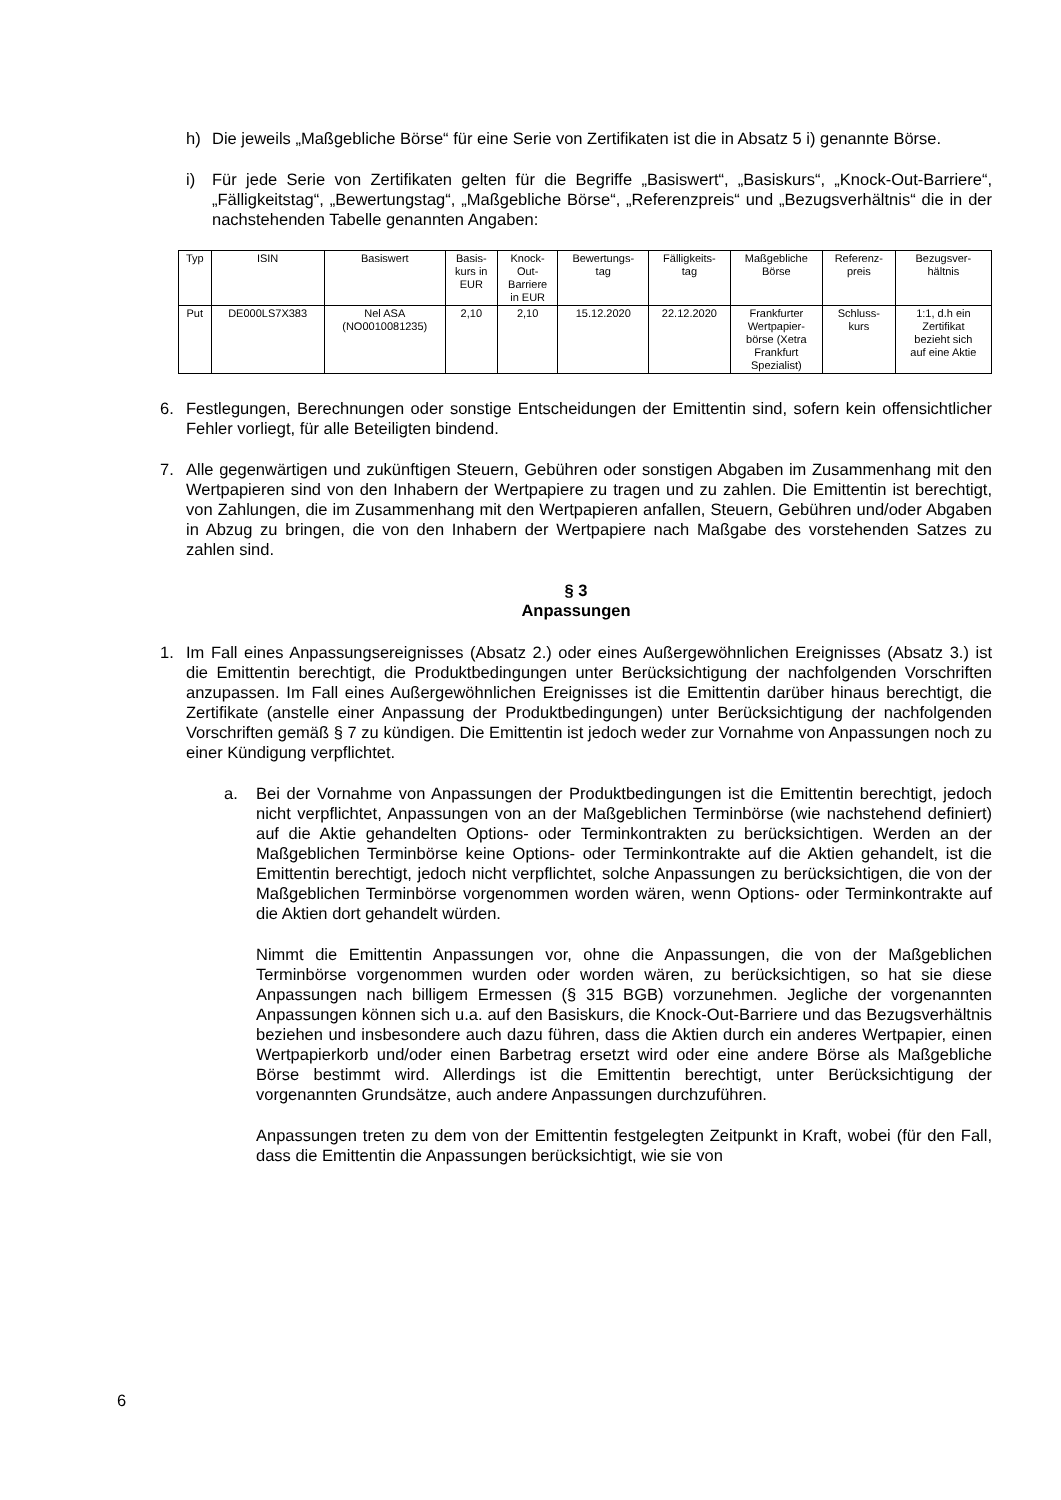h) Die jeweils „Maßgebliche Börse“ für eine Serie von Zertifikaten ist die in Absatz 5 i) genannte Börse.
i) Für jede Serie von Zertifikaten gelten für die Begriffe „Basiswert“, „Basiskurs“, „Knock-Out-Barriere“, „Fälligkeitstag“, „Bewertungstag“, „Maßgebliche Börse“, „Referenzpreis“ und „Bezugsverhältnis“ die in der nachstehenden Tabelle genannten Angaben:
| Typ | ISIN | Basiswert | Basis- kurs in EUR | Knock- Out- Barriere in EUR | Bewertungs- tag | Fälligkeits- tag | Maßgebliche Börse | Referenz- preis | Bezugsver- hältnis |
| --- | --- | --- | --- | --- | --- | --- | --- | --- | --- |
| Put | DE000LS7X383 | Nel ASA (NO0010081235) | 2,10 | 2,10 | 15.12.2020 | 22.12.2020 | Frankfurter Wertpapier- börse (Xetra Frankfurt Spezialist) | Schluss- kurs | 1:1, d.h ein Zertifikat bezieht sich auf eine Aktie |
6. Festlegungen, Berechnungen oder sonstige Entscheidungen der Emittentin sind, sofern kein offensichtlicher Fehler vorliegt, für alle Beteiligten bindend.
7. Alle gegenwärtigen und zukünftigen Steuern, Gebühren oder sonstigen Abgaben im Zusammenhang mit den Wertpapieren sind von den Inhabern der Wertpapiere zu tragen und zu zahlen. Die Emittentin ist berechtigt, von Zahlungen, die im Zusammenhang mit den Wertpapieren anfallen, Steuern, Gebühren und/oder Abgaben in Abzug zu bringen, die von den Inhabern der Wertpapiere nach Maßgabe des vorstehenden Satzes zu zahlen sind.
§ 3
Anpassungen
1. Im Fall eines Anpassungsereignisses (Absatz 2.) oder eines Außergewöhnlichen Ereignisses (Absatz 3.) ist die Emittentin berechtigt, die Produktbedingungen unter Berücksichtigung der nachfolgenden Vorschriften anzupassen. Im Fall eines Außergewöhnlichen Ereignisses ist die Emittentin darüber hinaus berechtigt, die Zertifikate (anstelle einer Anpassung der Produktbedingungen) unter Berücksichtigung der nachfolgenden Vorschriften gemäß § 7 zu kündigen. Die Emittentin ist jedoch weder zur Vornahme von Anpassungen noch zu einer Kündigung verpflichtet.
a. Bei der Vornahme von Anpassungen der Produktbedingungen ist die Emittentin berechtigt, jedoch nicht verpflichtet, Anpassungen von an der Maßgeblichen Terminbörse (wie nachstehend definiert) auf die Aktie gehandelten Options- oder Terminkontrakten zu berücksichtigen. Werden an der Maßgeblichen Terminbörse keine Options- oder Terminkontrakte auf die Aktien gehandelt, ist die Emittentin berechtigt, jedoch nicht verpflichtet, solche Anpassungen zu berücksichtigen, die von der Maßgeblichen Terminbörse vorgenommen worden wären, wenn Options- oder Terminkontrakte auf die Aktien dort gehandelt würden.
Nimmt die Emittentin Anpassungen vor, ohne die Anpassungen, die von der Maßgeblichen Terminbörse vorgenommen wurden oder worden wären, zu berücksichtigen, so hat sie diese Anpassungen nach billigem Ermessen (§ 315 BGB) vorzunehmen. Jegliche der vorgenannten Anpassungen können sich u.a. auf den Basiskurs, die Knock-Out-Barriere und das Bezugsverhältnis beziehen und insbesondere auch dazu führen, dass die Aktien durch ein anderes Wertpapier, einen Wertpapierkorb und/oder einen Barbetrag ersetzt wird oder eine andere Börse als Maßgebliche Börse bestimmt wird. Allerdings ist die Emittentin berechtigt, unter Berücksichtigung der vorgenannten Grundsätze, auch andere Anpassungen durchzuführen.
Anpassungen treten zu dem von der Emittentin festgelegten Zeitpunkt in Kraft, wobei (für den Fall, dass die Emittentin die Anpassungen berücksichtigt, wie sie von
6